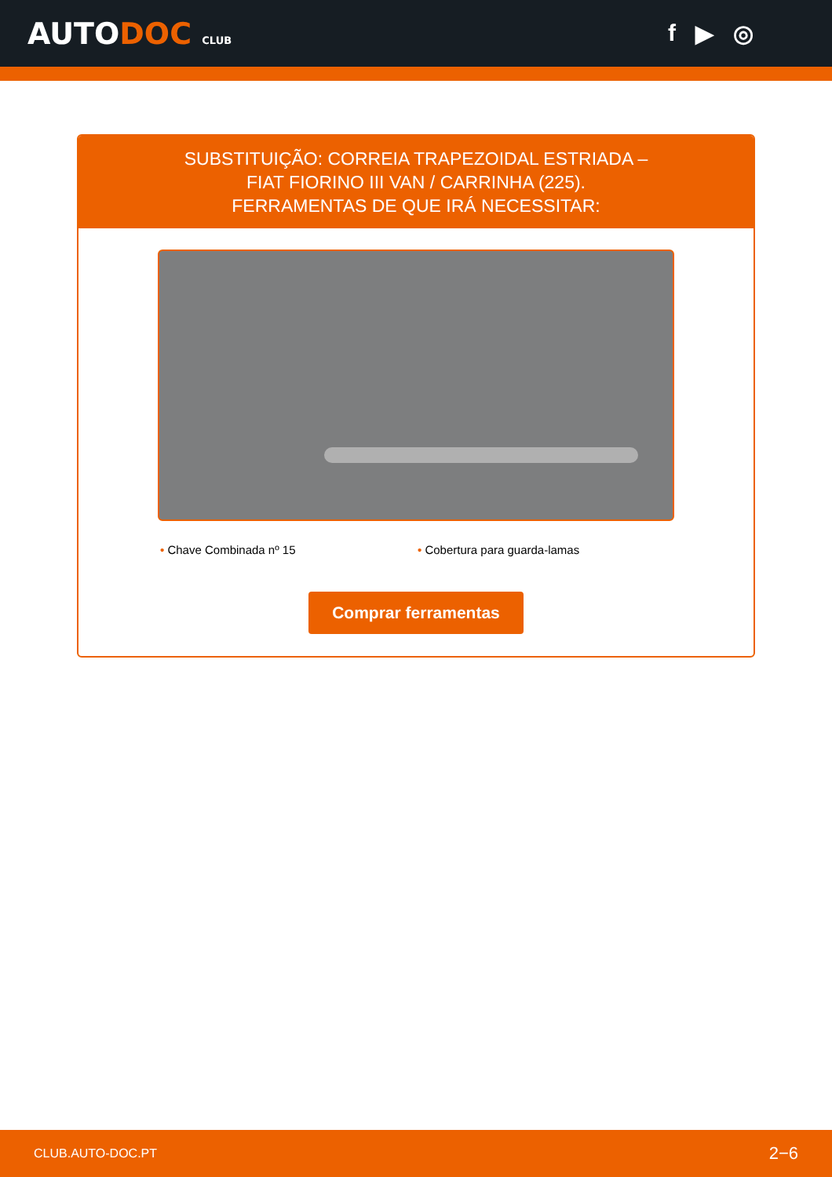AUTODOC CLUB
f ▶ ◎
SUBSTITUIÇÃO: CORREIA TRAPEZOIDAL ESTRIADA –
FIAT FIORINO III VAN / CARRINHA (225).
FERRAMENTAS DE QUE IRÁ NECESSITAR:
• Chave Combinada nº 15 • Cobertura para guarda-lamas
Comprar ferramentas
CLUB.AUTO-DOC.PT 2−6